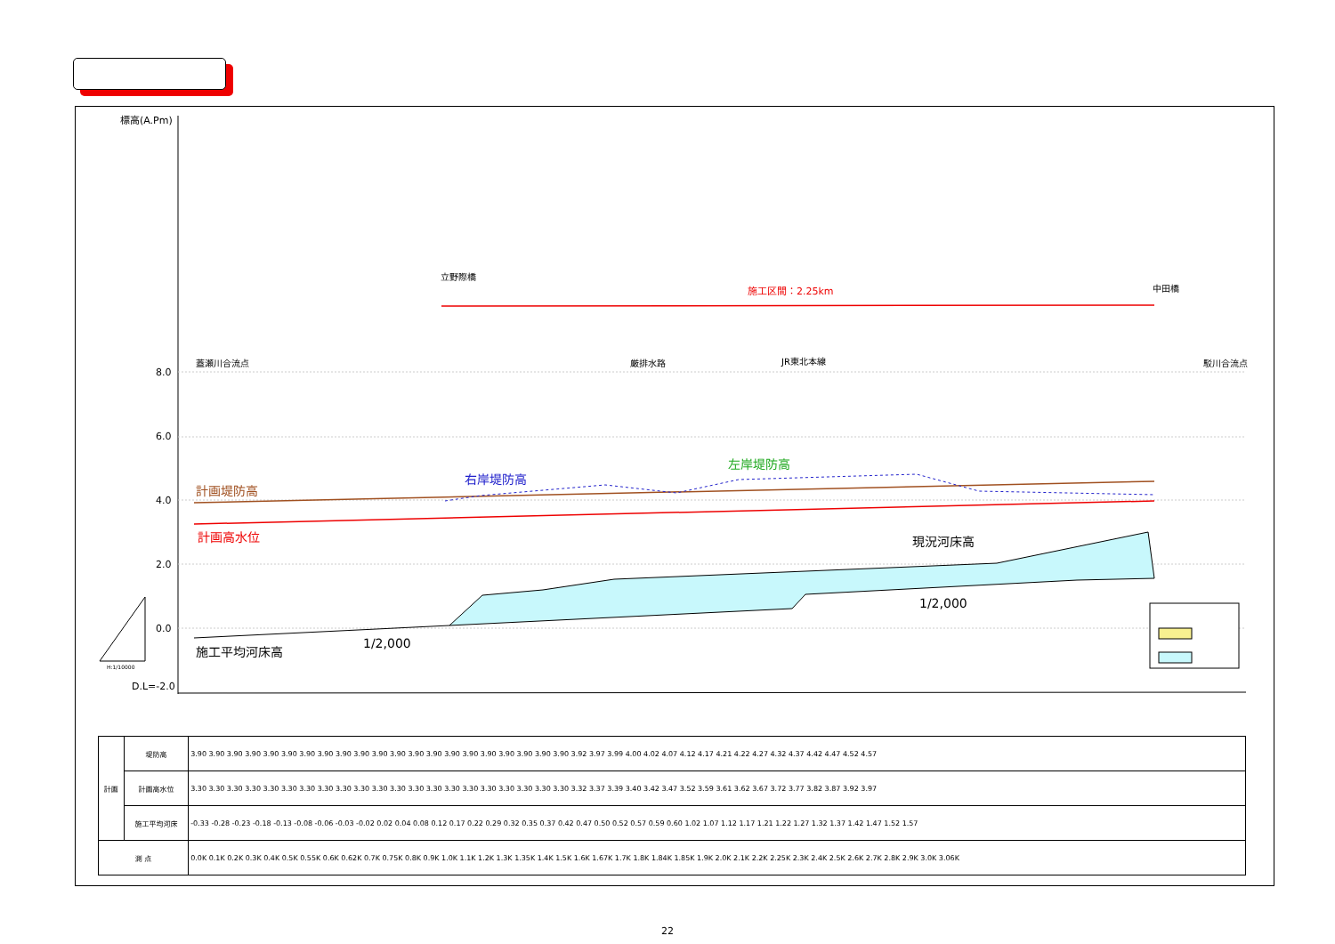標高(A.Pm)
8.0
6.0
4.0
2.0
0.0
D.L=-2.0
施工区間：2.25km
計画堤防高
計画高水位
右岸堤防高
左岸堤防高
現況河床高
施工平均河床高
1/2,000
1/2,000
蓋瀬川合流点
立野際橋
厳排水路
JR東北本線
中田橋
駁川合流点
H:1/10000
| 計画 | 堤防高 | 3.90 3.90 3.90 3.90 3.90 3.90 3.90 3.90 3.90 3.90 3.90 3.90 3.90 3.90 3.90 3.90 3.90 3.90 3.90 3.90 3.90 3.92 3.97 3.99 4.00 4.02 4.07 4.12 4.17 4.21 4.22 4.27 4.32 4.37 4.42 4.47 4.52 4.57 |
| | 計画高水位 | 3.30 3.30 3.30 3.30 3.30 3.30 3.30 3.30 3.30 3.30 3.30 3.30 3.30 3.30 3.30 3.30 3.30 3.30 3.30 3.30 3.30 3.32 3.37 3.39 3.40 3.42 3.47 3.52 3.59 3.61 3.62 3.67 3.72 3.77 3.82 3.87 3.92 3.97 |
| | 施工平均河床 | -0.33 -0.28 -0.23 -0.18 -0.13 -0.08 -0.06 -0.03 -0.02 0.02 0.04 0.08 0.12 0.17 0.22 0.29 0.32 0.35 0.37 0.42 0.47 0.50 0.52 0.57 0.59 0.60 1.02 1.07 1.12 1.17 1.21 1.22 1.27 1.32 1.37 1.42 1.47 1.52 1.57 |
| 測 点 | | 0.0K 0.1K 0.2K 0.3K 0.4K 0.5K 0.55K 0.6K 0.62K 0.7K 0.75K 0.8K 0.9K 1.0K 1.1K 1.2K 1.3K 1.35K 1.4K 1.5K 1.6K 1.67K 1.7K 1.8K 1.84K 1.85K 1.9K 2.0K 2.1K 2.2K 2.25K 2.3K 2.4K 2.5K 2.6K 2.7K 2.8K 2.9K 3.0K 3.06K |
22